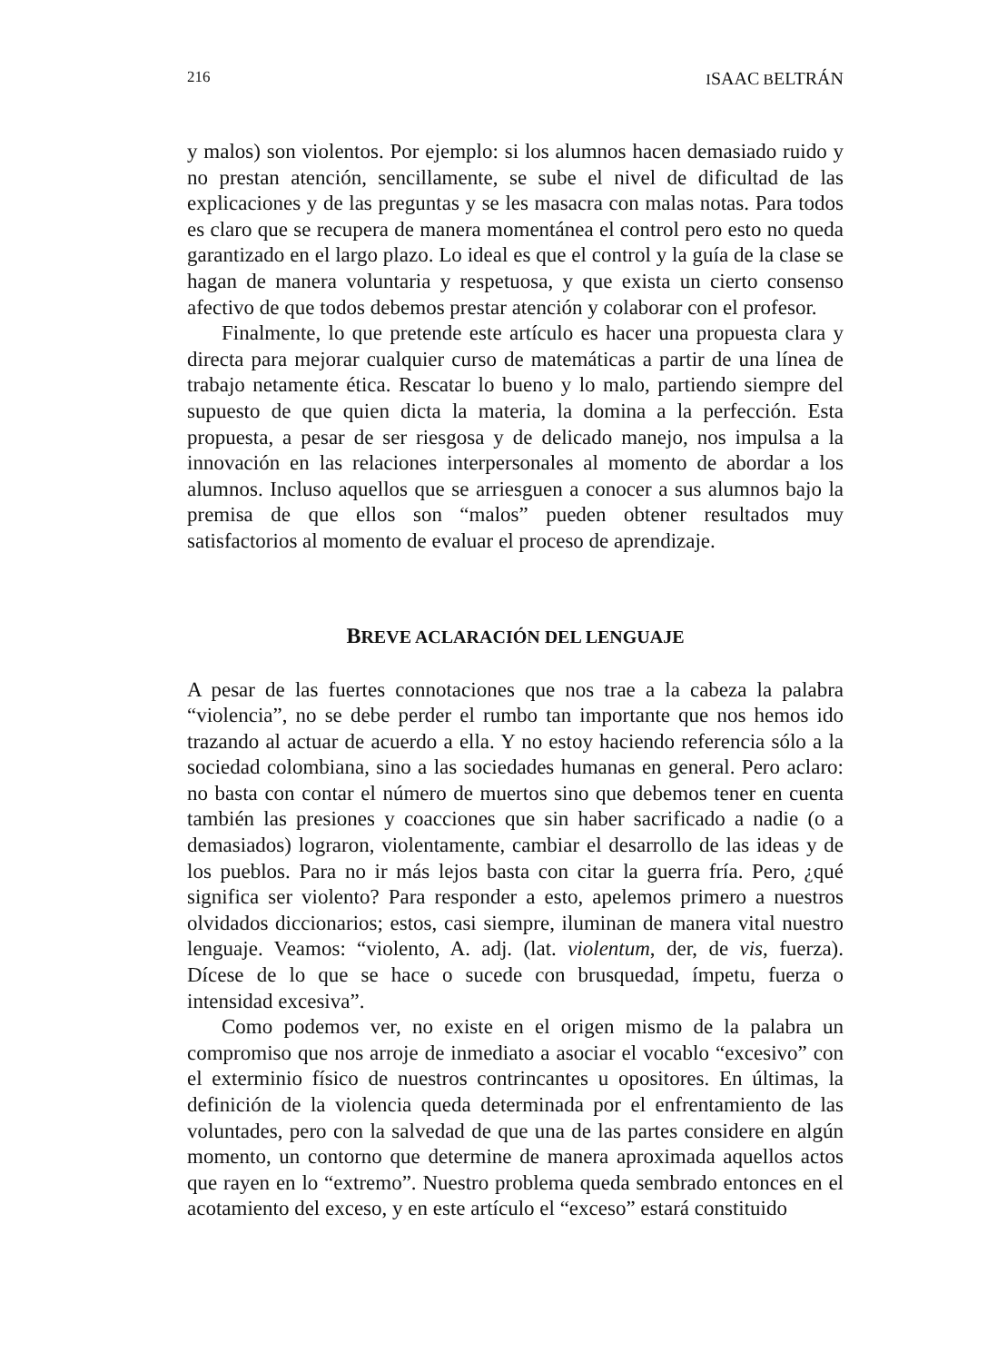216 ISAAC BELTRÁN
y malos) son violentos. Por ejemplo: si los alumnos hacen demasiado ruido y no prestan atención, sencillamente, se sube el nivel de dificultad de las explicaciones y de las preguntas y se les masacra con malas notas. Para todos es claro que se recupera de manera momentánea el control pero esto no queda garantizado en el largo plazo. Lo ideal es que el control y la guía de la clase se hagan de manera voluntaria y respetuosa, y que exista un cierto consenso afectivo de que todos debemos prestar atención y colaborar con el profesor.
Finalmente, lo que pretende este artículo es hacer una propuesta clara y directa para mejorar cualquier curso de matemáticas a partir de una línea de trabajo netamente ética. Rescatar lo bueno y lo malo, partiendo siempre del supuesto de que quien dicta la materia, la domina a la perfección. Esta propuesta, a pesar de ser riesgosa y de delicado manejo, nos impulsa a la innovación en las relaciones interpersonales al momento de abordar a los alumnos. Incluso aquellos que se arriesguen a conocer a sus alumnos bajo la premisa de que ellos son “malos” pueden obtener resultados muy satisfactorios al momento de evaluar el proceso de aprendizaje.
BREVE ACLARACIÓN DEL LENGUAJE
A pesar de las fuertes connotaciones que nos trae a la cabeza la palabra “violencia”, no se debe perder el rumbo tan importante que nos hemos ido trazando al actuar de acuerdo a ella. Y no estoy haciendo referencia sólo a la sociedad colombiana, sino a las sociedades humanas en general. Pero aclaro: no basta con contar el número de muertos sino que debemos tener en cuenta también las presiones y coacciones que sin haber sacrificado a nadie (o a demasiados) lograron, violentamente, cambiar el desarrollo de las ideas y de los pueblos. Para no ir más lejos basta con citar la guerra fría. Pero, ¿qué significa ser violento? Para responder a esto, apelemos primero a nuestros olvidados diccionarios; estos, casi siempre, iluminan de manera vital nuestro lenguaje. Veamos: “violento, A. adj. (lat. violentum, der, de vis, fuerza). Dícese de lo que se hace o sucede con brusquedad, ímpetu, fuerza o intensidad excesiva”.
Como podemos ver, no existe en el origen mismo de la palabra un compromiso que nos arroje de inmediato a asociar el vocablo “excesivo” con el exterminio físico de nuestros contrincantes u opositores. En últimas, la definición de la violencia queda determinada por el enfrentamiento de las voluntades, pero con la salvedad de que una de las partes considere en algún momento, un contorno que determine de manera aproximada aquellos actos que rayen en lo “extremo”. Nuestro problema queda sembrado entonces en el acotamiento del exceso, y en este artículo el “exceso” estará constituido